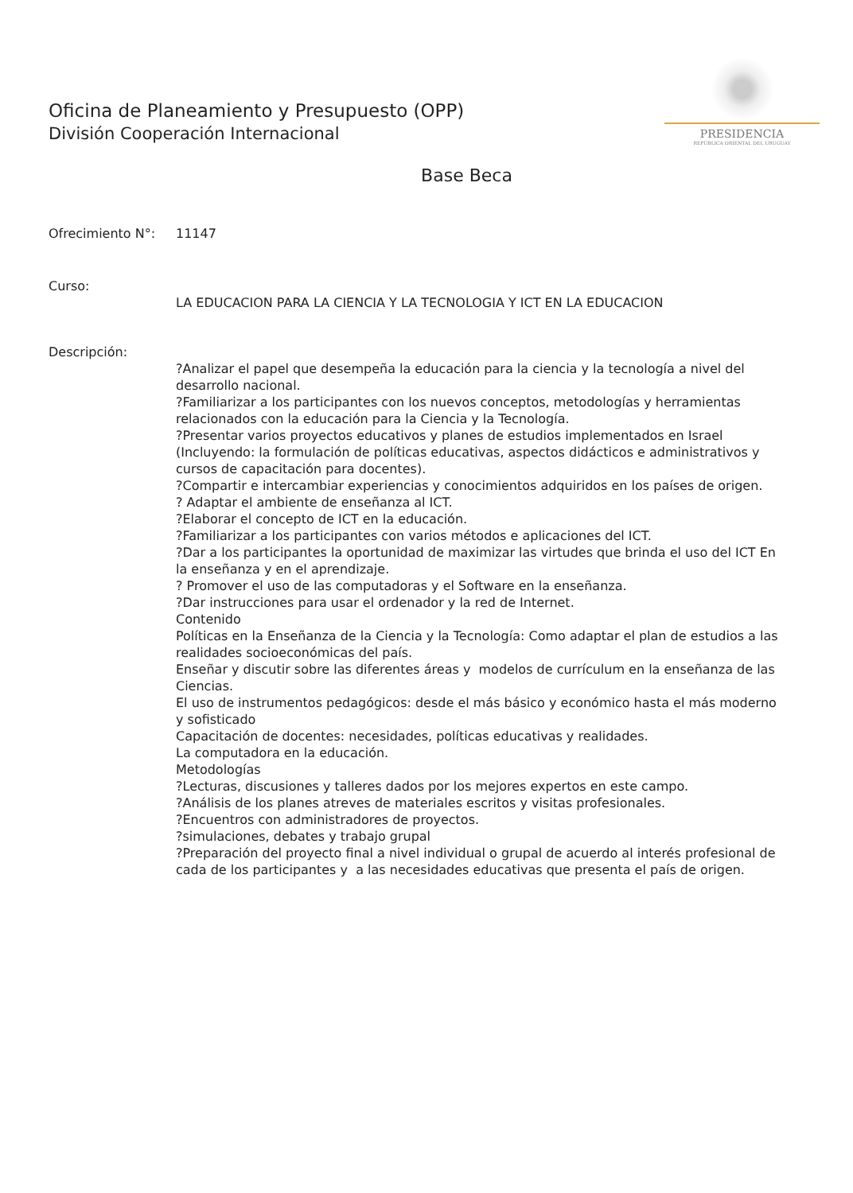PRESIDENCIA
REPÚBLICA ORIENTAL DEL URUGUAY
Oficina de Planeamiento y Presupuesto (OPP)
División Cooperación Internacional
Base Beca
Ofrecimiento N°: 11147
Curso:
LA EDUCACION PARA LA CIENCIA Y LA TECNOLOGIA Y ICT EN LA EDUCACION
Descripción:
?Analizar el papel que desempeña la educación para la ciencia y la tecnología a nivel del desarrollo nacional.
?Familiarizar a los participantes con los nuevos conceptos, metodologías y herramientas relacionados con la educación para la Ciencia y la Tecnología.
?Presentar varios proyectos educativos y planes de estudios implementados en Israel
(Incluyendo: la formulación de políticas educativas, aspectos didácticos e administrativos y cursos de capacitación para docentes).
?Compartir e intercambiar experiencias y conocimientos adquiridos en los países de origen.
? Adaptar el ambiente de enseñanza al ICT.
?Elaborar el concepto de ICT en la educación.
?Familiarizar a los participantes con varios métodos e aplicaciones del ICT.
?Dar a los participantes la oportunidad de maximizar las virtudes que brinda el uso del ICT En la enseñanza y en el aprendizaje.
? Promover el uso de las computadoras y el Software en la enseñanza.
?Dar instrucciones para usar el ordenador y la red de Internet.
Contenido
Políticas en la Enseñanza de la Ciencia y la Tecnología: Como adaptar el plan de estudios a las realidades socioeconómicas del país.
Enseñar y discutir sobre las diferentes áreas y modelos de currículum en la enseñanza de las Ciencias.
El uso de instrumentos pedagógicos: desde el más básico y económico hasta el más moderno y sofisticado
Capacitación de docentes: necesidades, políticas educativas y realidades.
La computadora en la educación.
Metodologías
?Lecturas, discusiones y talleres dados por los mejores expertos en este campo.
?Análisis de los planes atreves de materiales escritos y visitas profesionales.
?Encuentros con administradores de proyectos.
?simulaciones, debates y trabajo grupal
?Preparación del proyecto final a nivel individual o grupal de acuerdo al interés profesional de cada de los participantes y a las necesidades educativas que presenta el país de origen.